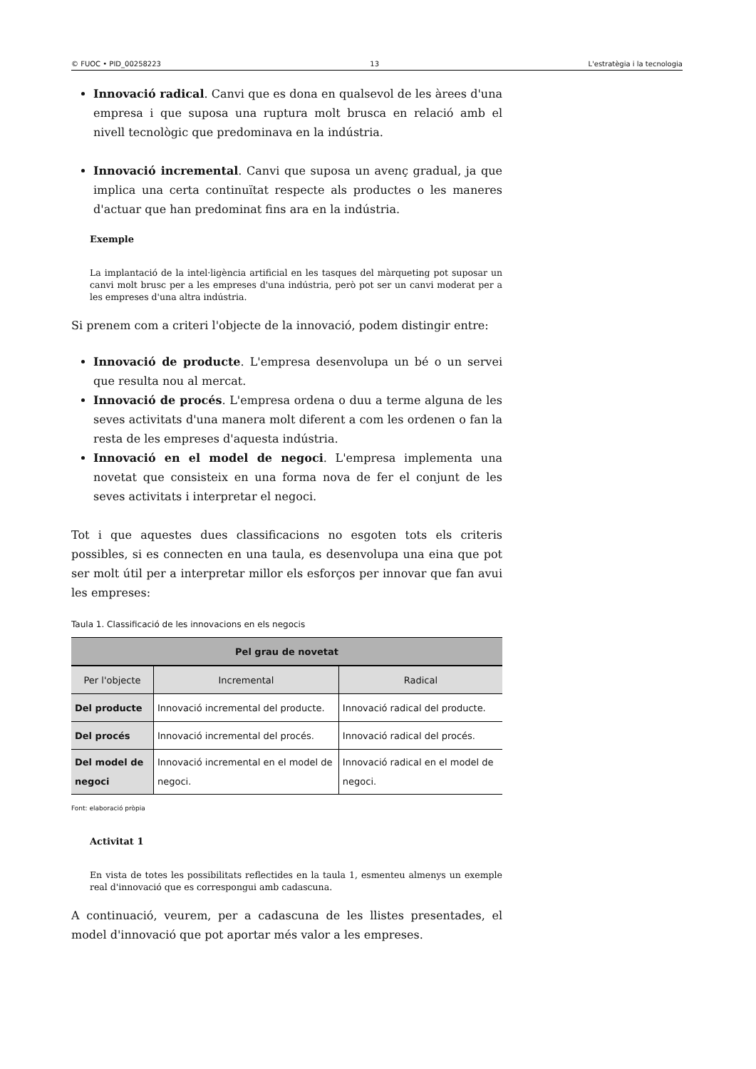© FUOC • PID_00258223 13 L'estratègia i la tecnologia
Innovació radical. Canvi que es dona en qualsevol de les àrees d'una empresa i que suposa una ruptura molt brusca en relació amb el nivell tecnològic que predominava en la indústria.
Innovació incremental. Canvi que suposa un avenç gradual, ja que implica una certa continuïtat respecte als productes o les maneres d'actuar que han predominat fins ara en la indústria.
Exemple
La implantació de la intel·ligència artificial en les tasques del màrqueting pot suposar un canvi molt brusc per a les empreses d'una indústria, però pot ser un canvi moderat per a les empreses d'una altra indústria.
Si prenem com a criteri l'objecte de la innovació, podem distingir entre:
Innovació de producte. L'empresa desenvolupa un bé o un servei que resulta nou al mercat.
Innovació de procés. L'empresa ordena o duu a terme alguna de les seves activitats d'una manera molt diferent a com les ordenen o fan la resta de les empreses d'aquesta indústria.
Innovació en el model de negoci. L'empresa implementa una novetat que consisteix en una forma nova de fer el conjunt de les seves activitats i interpretar el negoci.
Tot i que aquestes dues classificacions no esgoten tots els criteris possibles, si es connecten en una taula, es desenvolupa una eina que pot ser molt útil per a interpretar millor els esforços per innovar que fan avui les empreses:
Taula 1. Classificació de les innovacions en els negocis
| Pel grau de novetat | | |
| --- | --- | --- |
| Per l'objecte | Incremental | Radical |
| Del producte | Innovació incremental del producte. | Innovació radical del producte. |
| Del procés | Innovació incremental del procés. | Innovació radical del procés. |
| Del model de negoci | Innovació incremental en el model de negoci. | Innovació radical en el model de negoci. |
Font: elaboració pròpia
Activitat 1
En vista de totes les possibilitats reflectides en la taula 1, esmenteu almenys un exemple real d'innovació que es correspongui amb cadascuna.
A continuació, veurem, per a cadascuna de les llistes presentades, el model d'innovació que pot aportar més valor a les empreses.